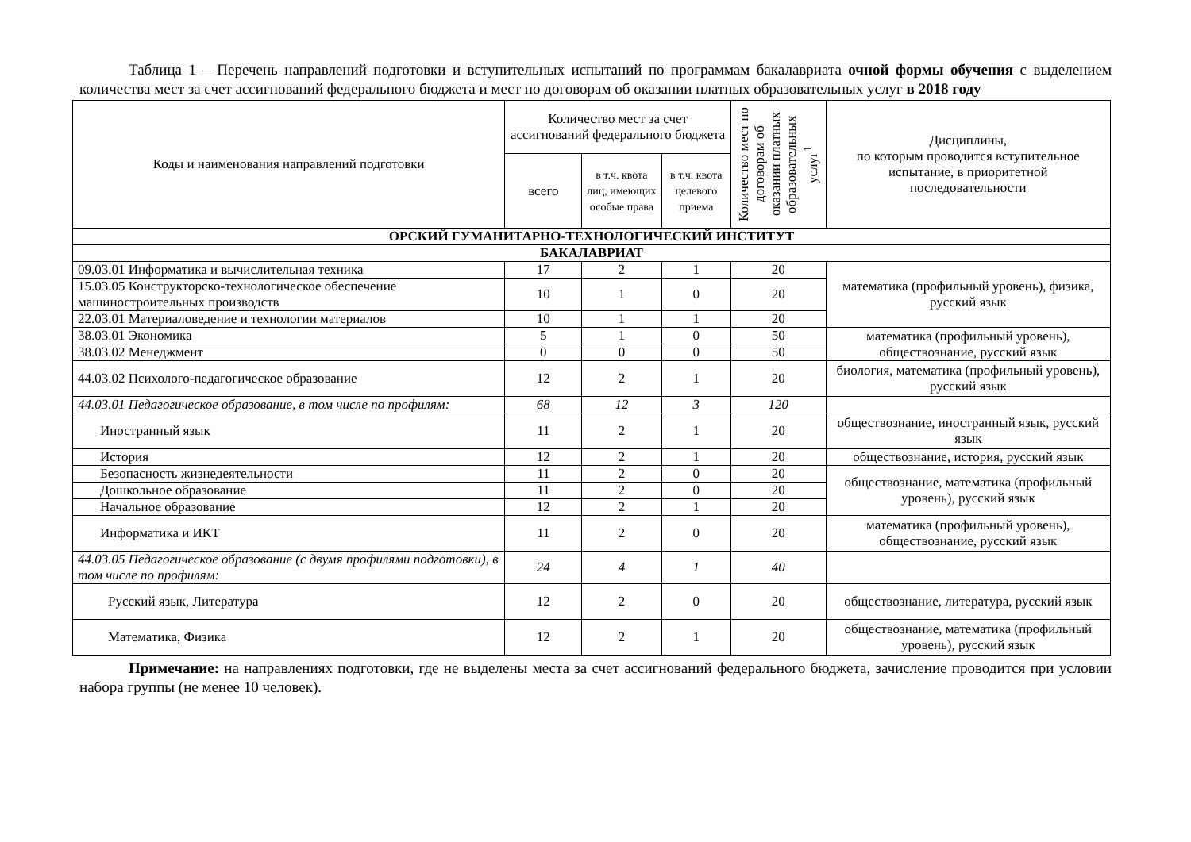Таблица 1 – Перечень направлений подготовки и вступительных испытаний по программам бакалавриата очной формы обучения с выделением количества мест за счет ассигнований федерального бюджета и мест по договорам об оказании платных образовательных услуг в 2018 году
| Коды и наименования направлений подготовки | Количество мест за счет ассигнований федерального бюджета | | | Количество мест по договорам об оказании платных образовательных услуг<sup>1</sup> | Дисциплины, по которым проводится вступительное испытание, в приоритетной последовательности |
| --- | --- | --- | --- | --- | --- |
| | всего | в т.ч. квота лиц, имеющих особые права | в т.ч. квота целевого приема | | |
| ОРСКИЙ ГУМАНИТАРНО-ТЕХНОЛОГИЧЕСКИЙ ИНСТИТУТ | | | | | |
| БАКАЛАВРИАТ | | | | | |
| 09.03.01 Информатика и вычислительная техника | 17 | 2 | 1 | 20 | математика (профильный уровень), физика, русский язык |
| 15.03.05 Конструкторско-технологическое обеспечение машиностроительных производств | 10 | 1 | 0 | 20 | |
| 22.03.01 Материаловедение и технологии материалов | 10 | 1 | 1 | 20 | |
| 38.03.01 Экономика | 5 | 1 | 0 | 50 | математика (профильный уровень), обществознание, русский язык |
| 38.03.02 Менеджмент | 0 | 0 | 0 | 50 | |
| 44.03.02 Психолого-педагогическое образование | 12 | 2 | 1 | 20 | биология, математика (профильный уровень), русский язык |
| 44.03.01 Педагогическое образование, в том числе по профилям: | 68 | 12 | 3 | 120 | |
| Иностранный язык | 11 | 2 | 1 | 20 | обществознание, иностранный язык, русский язык |
| История | 12 | 2 | 1 | 20 | обществознание, история, русский язык |
| Безопасность жизнедеятельности | 11 | 2 | 0 | 20 | обществознание, математика (профильный уровень), русский язык |
| Дошкольное образование | 11 | 2 | 0 | 20 | |
| Начальное образование | 12 | 2 | 1 | 20 | |
| Информатика и ИКТ | 11 | 2 | 0 | 20 | математика (профильный уровень), обществознание, русский язык |
| 44.03.05 Педагогическое образование (с двумя профилями подготовки), в том числе по профилям: | 24 | 4 | 1 | 40 | |
| Русский язык, Литература | 12 | 2 | 0 | 20 | обществознание, литература, русский язык |
| Математика, Физика | 12 | 2 | 1 | 20 | обществознание, математика (профильный уровень), русский язык |
Примечание: на направлениях подготовки, где не выделены места за счет ассигнований федерального бюджета, зачисление проводится при условии набора группы (не менее 10 человек).